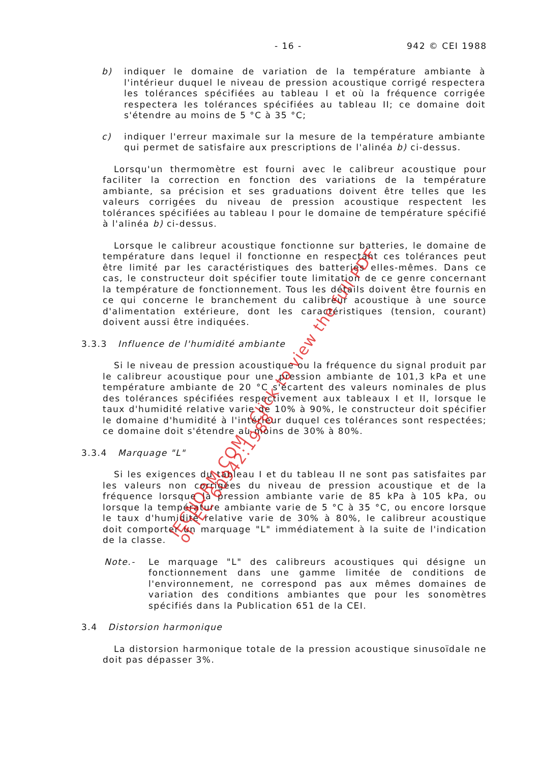- 16 - 942 © CEI 1988
b) indiquer le domaine de variation de la température ambiante à l'intérieur duquel le niveau de pression acoustique corrigé respectera les tolérances spécifiées au tableau I et où la fréquence corrigée respectera les tolérances spécifiées au tableau II; ce domaine doit s'étendre au moins de 5 °C à 35 °C;
c) indiquer l'erreur maximale sur la mesure de la température ambiante qui permet de satisfaire aux prescriptions de l'alinéa b) ci-dessus.
Lorsqu'un thermomètre est fourni avec le calibreur acoustique pour faciliter la correction en fonction des variations de la température ambiante, sa précision et ses graduations doivent être telles que les valeurs corrigées du niveau de pression acoustique respectent les tolérances spécifiées au tableau I pour le domaine de température spécifié à l'alinéa b) ci-dessus.
Lorsque le calibreur acoustique fonctionne sur batteries, le domaine de température dans lequel il fonctionne en respectant ces tolérances peut être limité par les caractéristiques des batteries elles-mêmes. Dans ce cas, le constructeur doit spécifier toute limitation de ce genre concernant la température de fonctionnement. Tous les détails doivent être fournis en ce qui concerne le branchement du calibreur acoustique à une source d'alimentation extérieure, dont les caractéristiques (tension, courant) doivent aussi être indiquées.
3.3.3 Influence de l'humidité ambiante
Si le niveau de pression acoustique ou la fréquence du signal produit par le calibreur acoustique pour une pression ambiante de 101,3 kPa et une température ambiante de 20 °C s'écartent des valeurs nominales de plus des tolérances spécifiées respectivement aux tableaux I et II, lorsque le taux d'humidité relative varie de 10% à 90%, le constructeur doit spécifier le domaine d'humidité à l'intérieur duquel ces tolérances sont respectées; ce domaine doit s'étendre au moins de 30% à 80%.
3.3.4 Marquage "L"
Si les exigences du tableau I et du tableau II ne sont pas satisfaites par les valeurs non corrigées du niveau de pression acoustique et de la fréquence lorsque la pression ambiante varie de 85 kPa à 105 kPa, ou lorsque la température ambiante varie de 5 °C à 35 °C, ou encore lorsque le taux d'humidité relative varie de 30% à 80%, le calibreur acoustique doit comporter un marquage "L" immédiatement à la suite de l'indication de la classe.
Note.- Le marquage "L" des calibreurs acoustiques qui désigne un fonctionnement dans une gamme limitée de conditions de l'environnement, ne correspond pas aux mêmes domaines de variation des conditions ambiantes que pour les sonomètres spécifiés dans la Publication 651 de la CEI.
3.4 Distorsion harmonique
La distorsion harmonique totale de la pression acoustique sinusoïdale ne doit pas dépasser 3%.
IECNORM.COM : Click to view the full PDF of IEC 60942:1988